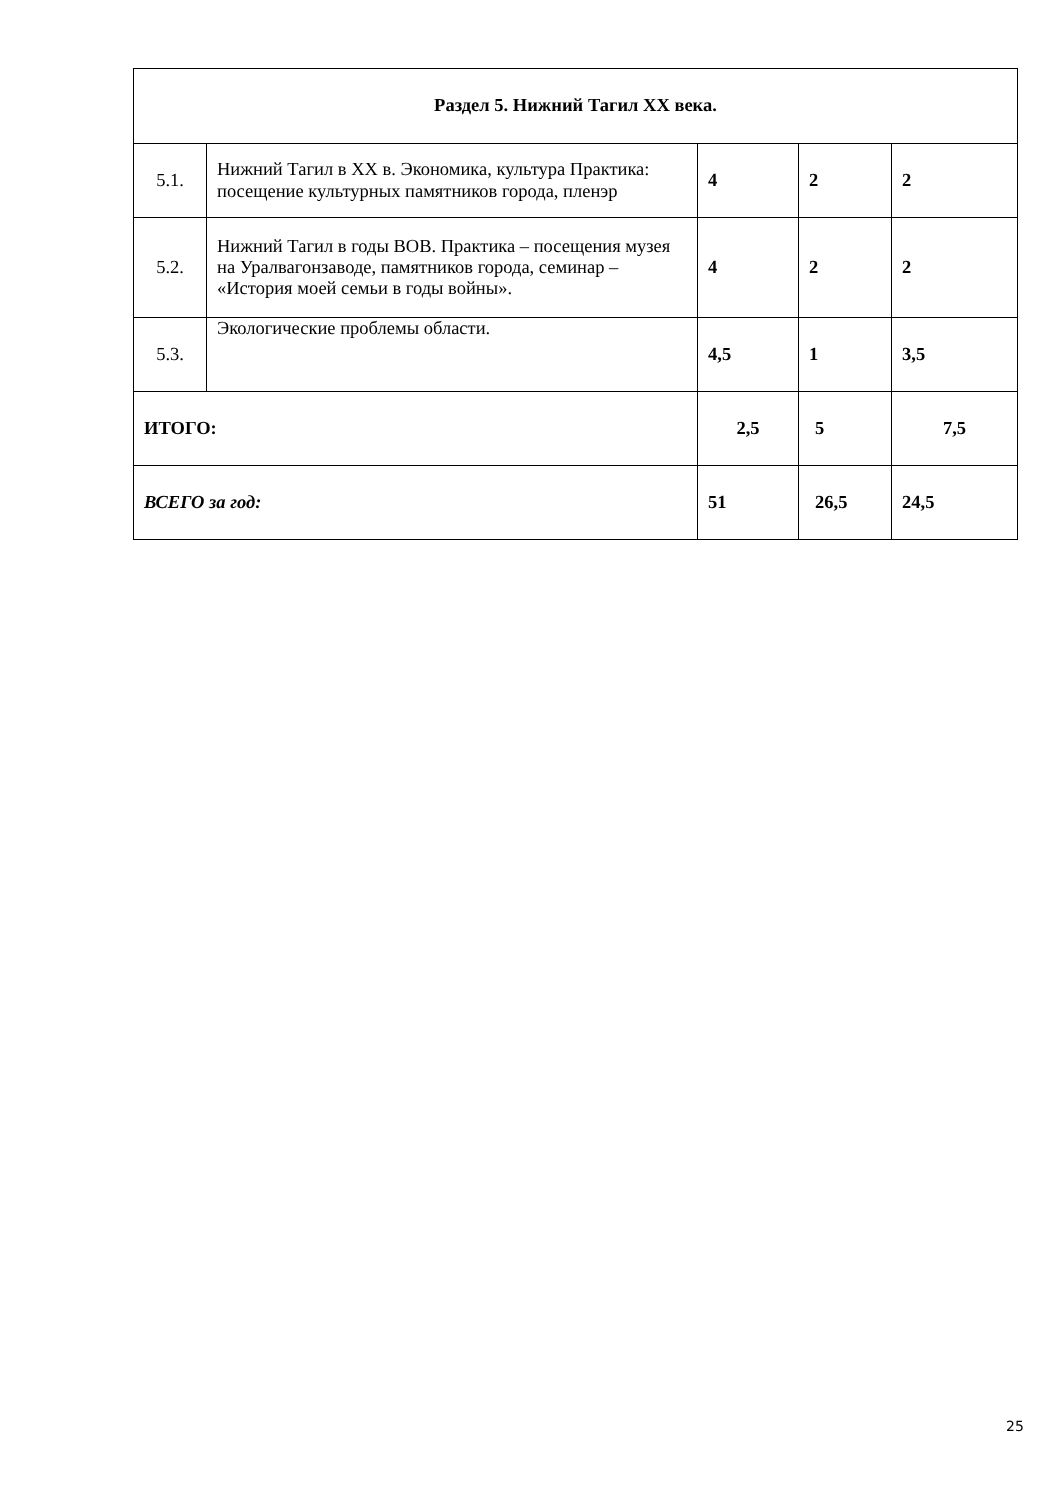| Раздел 5. Нижний Тагил XX века. | | | | |
| --- | --- | --- | --- | --- |
| 5.1. | Нижний Тагил в XX в. Экономика, культура Практика: посещение культурных памятников города, пленэр | 4 | 2 | 2 |
| 5.2. | Нижний Тагил в годы ВОВ. Практика – посещения музея на Уралвагонзаводе, памятников города, семинар – «История моей семьи в годы войны». | 4 | 2 | 2 |
| 5.3. | Экологические проблемы области. | 4,5 | 1 | 3,5 |
| ИТОГО: | | 2,5 | 5 | 7,5 |
| ВСЕГО за год: | | 51 | 26,5 | 24,5 |
25